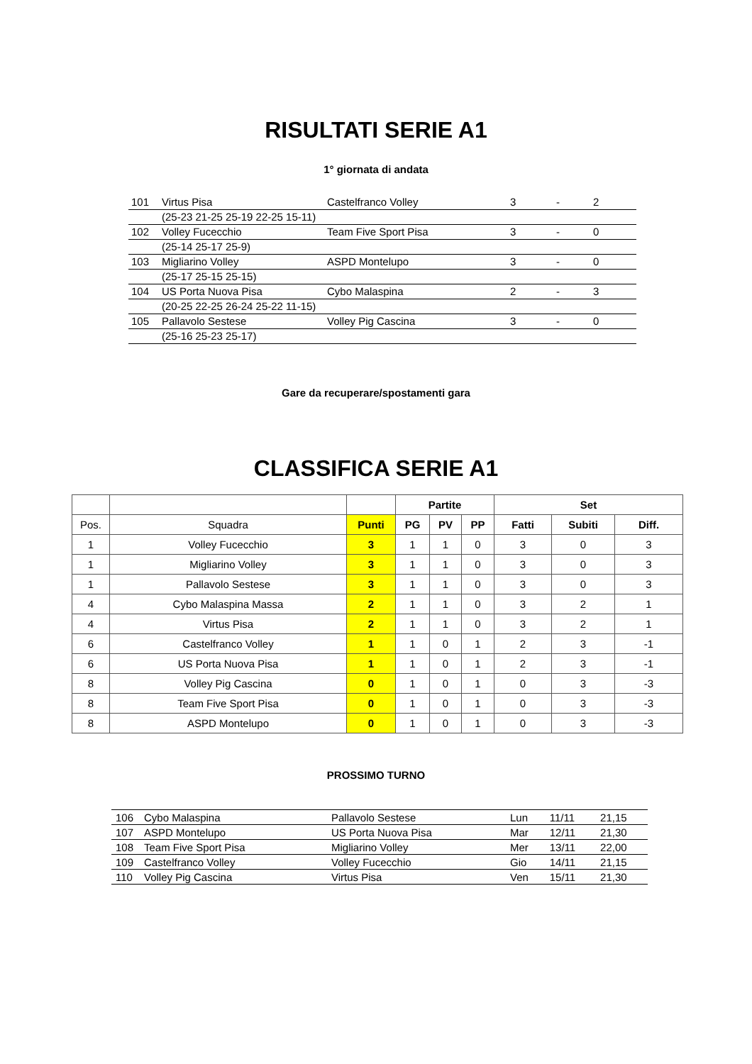RISULTATI SERIE A1
1° giornata di andata
| 101 | Virtus Pisa | Castelfranco Volley | 3 | - | 2 |
| | (25-23 21-25 25-19 22-25 15-11) | | | | |
| 102 | Volley Fucecchio | Team Five Sport Pisa | 3 | - | 0 |
| | (25-14 25-17 25-9) | | | | |
| 103 | Migliarino Volley | ASPD Montelupo | 3 | - | 0 |
| | (25-17 25-15 25-15) | | | | |
| 104 | US Porta Nuova Pisa | Cybo Malaspina | 2 | - | 3 |
| | (20-25 22-25 26-24 25-22 11-15) | | | | |
| 105 | Pallavolo Sestese | Volley Pig Cascina | 3 | - | 0 |
| | (25-16 25-23 25-17) | | | | |
Gare da recuperare/spostamenti gara
CLASSIFICA SERIE A1
| | | | Partite | | | Set | | |
| --- | --- | --- | --- | --- | --- | --- | --- | --- |
| Pos. | Squadra | Punti | PG | PV | PP | Fatti | Subiti | Diff. |
| 1 | Volley Fucecchio | 3 | 1 | 1 | 0 | 3 | 0 | 3 |
| 1 | Migliarino Volley | 3 | 1 | 1 | 0 | 3 | 0 | 3 |
| 1 | Pallavolo Sestese | 3 | 1 | 1 | 0 | 3 | 0 | 3 |
| 4 | Cybo Malaspina Massa | 2 | 1 | 1 | 0 | 3 | 2 | 1 |
| 4 | Virtus Pisa | 2 | 1 | 1 | 0 | 3 | 2 | 1 |
| 6 | Castelfranco Volley | 1 | 1 | 0 | 1 | 2 | 3 | -1 |
| 6 | US Porta Nuova Pisa | 1 | 1 | 0 | 1 | 2 | 3 | -1 |
| 8 | Volley Pig Cascina | 0 | 1 | 0 | 1 | 0 | 3 | -3 |
| 8 | Team Five Sport Pisa | 0 | 1 | 0 | 1 | 0 | 3 | -3 |
| 8 | ASPD Montelupo | 0 | 1 | 0 | 1 | 0 | 3 | -3 |
PROSSIMO TURNO
| 106 | Cybo Malaspina | Pallavolo Sestese | Lun | 11/11 | 21,15 |
| 107 | ASPD Montelupo | US Porta Nuova Pisa | Mar | 12/11 | 21,30 |
| 108 | Team Five Sport Pisa | Migliarino Volley | Mer | 13/11 | 22,00 |
| 109 | Castelfranco Volley | Volley Fucecchio | Gio | 14/11 | 21,15 |
| 110 | Volley Pig Cascina | Virtus Pisa | Ven | 15/11 | 21,30 |